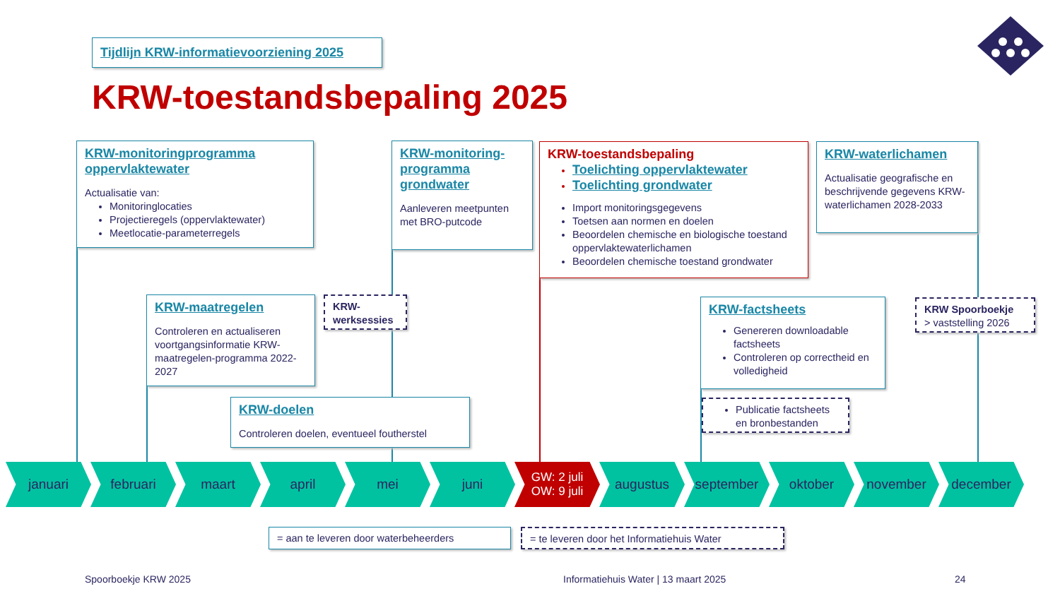Tijdlijn KRW-informatievoorziening 2025
KRW-toestandsbepaling 2025
KRW-monitoringprogramma oppervlaktewater
Actualisatie van:
Monitoringlocaties
Projectieregels (oppervlaktewater)
Meetlocatie-parameterregels
KRW-monitoring-programma grondwater
Aanleveren meetpunten met BRO-putcode
KRW-toestandsbepaling
Toelichting oppervlaktewater
Toelichting grondwater
Import monitoringsgegevens
Toetsen aan normen en doelen
Beoordelen chemische en biologische toestand oppervlaktewaterlichamen
Beoordelen chemische toestand grondwater
KRW-waterlichamen
Actualisatie geografische en beschrijvende gegevens KRW-waterlichamen 2028-2033
KRW-maatregelen
Controleren en actualiseren voortgangsinformatie KRW-maatregelen-programma 2022-2027
KRW-werksessies
KRW-doelen
Controleren doelen, eventueel foutherstel
KRW-factsheets
Genereren downloadable factsheets
Controleren op correctheid en volledigheid
Publicatie factsheets en bronbestanden
KRW Spoorboekje
> vaststelling 2026
januari februari maart april mei juni GW: 2 juli
OW: 9 juli
augustus september oktober november december
= aan te leveren door waterbeheerders = te leveren door het Informatiehuis Water
Spoorboekje KRW 2025
Informatiehuis Water | 13 maart 2025
24